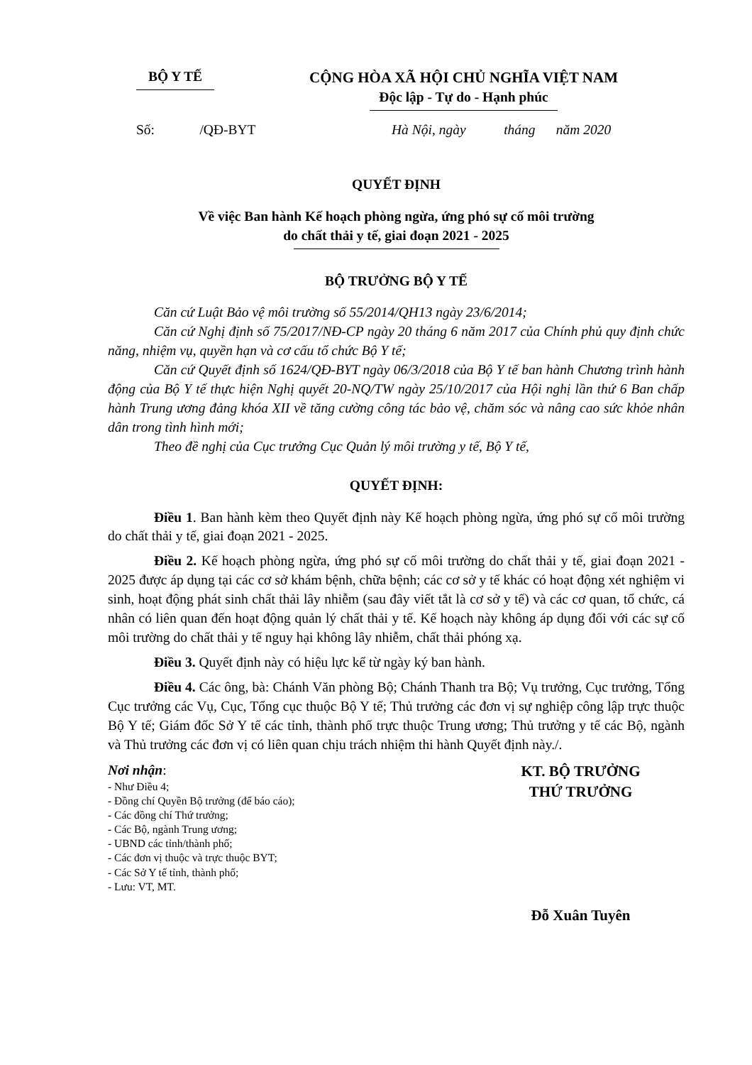BỘ Y TẾ CỘNG HÒA XÃ HỘI CHỦ NGHĨA VIỆT NAM
Độc lập - Tự do - Hạnh phúc
Số: /QĐ-BYT Hà Nội, ngày tháng năm 2020
QUYẾT ĐỊNH
Về việc Ban hành Kế hoạch phòng ngừa, ứng phó sự cố môi trường
do chất thải y tế, giai đoạn 2021 - 2025
BỘ TRƯỞNG BỘ Y TẾ
Căn cứ Luật Bảo vệ môi trường số 55/2014/QH13 ngày 23/6/2014;
Căn cứ Nghị định số 75/2017/NĐ-CP ngày 20 tháng 6 năm 2017 của Chính phủ quy định chức năng, nhiệm vụ, quyền hạn và cơ cấu tổ chức Bộ Y tế;
Căn cứ Quyết định số 1624/QĐ-BYT ngày 06/3/2018 của Bộ Y tế ban hành Chương trình hành động của Bộ Y tế thực hiện Nghị quyết 20-NQ/TW ngày 25/10/2017 của Hội nghị lần thứ 6 Ban chấp hành Trung ương đảng khóa XII về tăng cường công tác bảo vệ, chăm sóc và nâng cao sức khỏe nhân dân trong tình hình mới;
Theo đề nghị của Cục trưởng Cục Quản lý môi trường y tế, Bộ Y tế,
QUYẾT ĐỊNH:
Điều 1. Ban hành kèm theo Quyết định này Kế hoạch phòng ngừa, ứng phó sự cố môi trường do chất thải y tế, giai đoạn 2021 - 2025.
Điều 2. Kế hoạch phòng ngừa, ứng phó sự cố môi trường do chất thải y tế, giai đoạn 2021 - 2025 được áp dụng tại các cơ sở khám bệnh, chữa bệnh; các cơ sở y tế khác có hoạt động xét nghiệm vi sinh, hoạt động phát sinh chất thải lây nhiễm (sau đây viết tắt là cơ sở y tế) và các cơ quan, tổ chức, cá nhân có liên quan đến hoạt động quản lý chất thải y tế. Kế hoạch này không áp dụng đối với các sự cố môi trường do chất thải y tế nguy hại không lây nhiễm, chất thải phóng xạ.
Điều 3. Quyết định này có hiệu lực kể từ ngày ký ban hành.
Điều 4. Các ông, bà: Chánh Văn phòng Bộ; Chánh Thanh tra Bộ; Vụ trưởng, Cục trưởng, Tổng Cục trưởng các Vụ, Cục, Tổng cục thuộc Bộ Y tế; Thủ trưởng các đơn vị sự nghiệp công lập trực thuộc Bộ Y tế; Giám đốc Sở Y tế các tỉnh, thành phố trực thuộc Trung ương; Thủ trưởng y tế các Bộ, ngành và Thủ trưởng các đơn vị có liên quan chịu trách nhiệm thi hành Quyết định này./.
Nơi nhận:
- Như Điều 4;
- Đồng chí Quyền Bộ trưởng (để báo cáo);
- Các đồng chí Thứ trưởng;
- Các Bộ, ngành Trung ương;
- UBND các tỉnh/thành phố;
- Các đơn vị thuộc và trực thuộc BYT;
- Các Sở Y tế tỉnh, thành phố;
- Lưu: VT, MT.
KT. BỘ TRƯỞNG
THỨ TRƯỞNG
Đỗ Xuân Tuyên